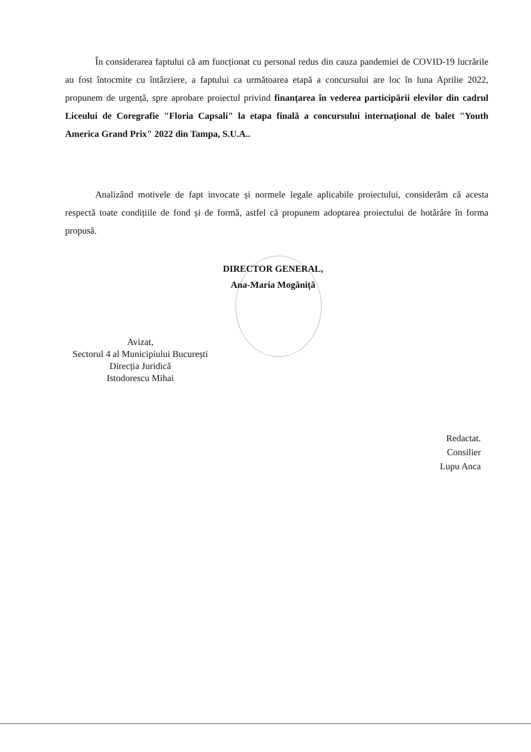În considerarea faptului că am funcționat cu personal redus din cauza pandemiei de COVID-19 lucrările au fost întocmite cu întârziere, a faptului ca următoarea etapă a concursului are loc în luna Aprilie 2022, propunem de urgență, spre aprobare proiectul privind finanțarea în vederea participării elevilor din cadrul Liceului de Coregrafie "Floria Capsali" la etapa finală a concursului internațional de balet "Youth America Grand Prix" 2022 din Tampa, S.U.A..
Analizând motivele de fapt invocate și normele legale aplicabile proiectului, considerăm că acesta respectă toate condițiile de fond și de formă, astfel că propunem adoptarea proiectului de hotărâre în forma propusă.
DIRECTOR GENERAL,
Ana-Maria Mogăniță
Avizat,
Sectorul 4 al Municipiului București
Direcția Juridică
Istodorescu Mihai
Redactat.
Consilier
Lupu Anca